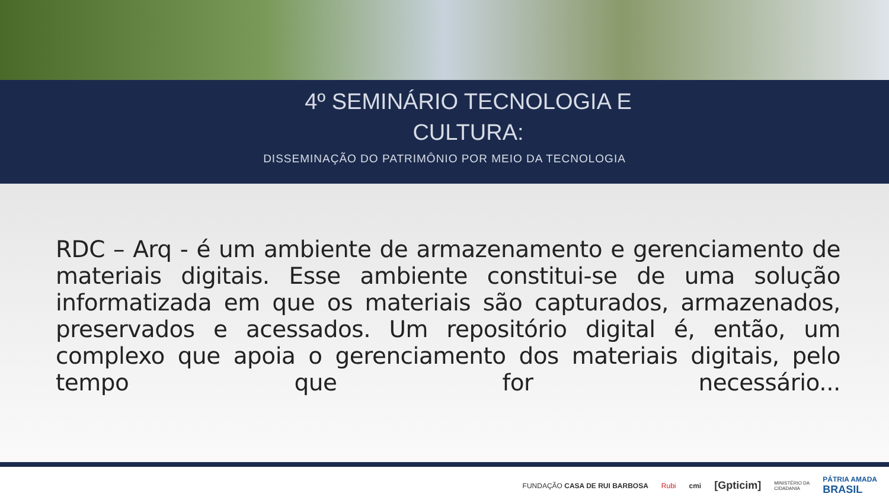4º SEMINÁRIO TECNOLOGIA E
CULTURA:
DISSEMINAÇÃO DO PATRIMÔNIO POR MEIO DA TECNOLOGIA
RDC – Arq - é um ambiente de armazenamento e gerenciamento de materiais digitais. Esse ambiente constitui-se de uma solução informatizada em que os materiais são capturados, armazenados, preservados e acessados. Um repositório digital é, então, um complexo que apoia o gerenciamento dos materiais digitais, pelo tempo que for necessário...
FUNDAÇÃO CASA DE RUI BARBOSA Rubi cmi [Gpticim] MINISTÉRIO DA
CIDADANIA PÁTRIA AMADA
BRASIL